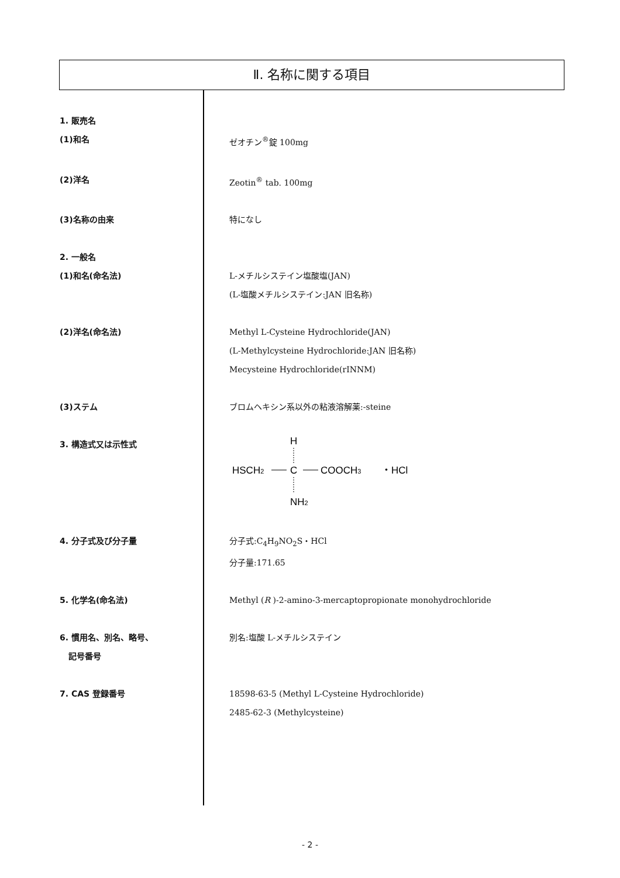Ⅱ. 名称に関する項目
1. 販売名
(1)和名 ゼオチン<sup>®</sup>錠 100mg
(2)洋名 Zeotin<sup>®</sup> tab. 100mg
(3)名称の由来 特になし
2. 一般名
(1)和名(命名法) L-メチルシステイン塩酸塩(JAN)
(L-塩酸メチルシステイン:JAN 旧名称)
(2)洋名(命名法) Methyl L-Cysteine Hydrochloride(JAN)
(L-Methylcysteine Hydrochloride:JAN 旧名称)
Mecysteine Hydrochloride(rINNM)
(3)ステム ブロムヘキシン系以外の粘液溶解薬:-steine
3. 構造式又は示性式
H
HSCH2
C
COOCH3
・HCl
NH2
4. 分子式及び分子量 分子式:C<sub>4</sub>H<sub>9</sub>NO<sub>2</sub>S・HCl
分子量:171.65
5. 化学名(命名法) Methyl (R )-2-amino-3-mercaptopropionate monohydrochloride
6. 慣用名、別名、略号、
記号番号
別名:塩酸 L-メチルシステイン
7. CAS 登録番号 18598-63-5 (Methyl L-Cysteine Hydrochloride)
2485-62-3 (Methylcysteine)
- 2 -